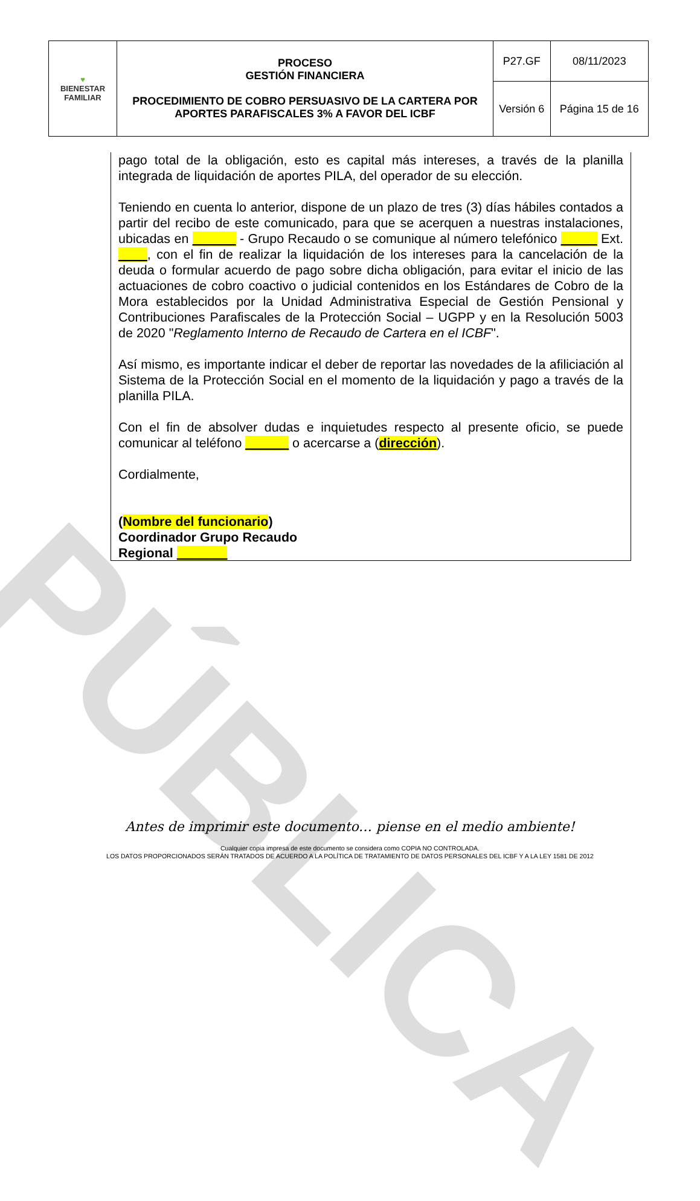PÚBLICA
| ♥ BIENESTAR FAMILIAR | PROCESO GESTIÓN FINANCIERA PROCEDIMIENTO DE COBRO PERSUASIVO DE LA CARTERA POR APORTES PARAFISCALES 3% A FAVOR DEL ICBF | P27.GF | 08/11/2023 |
| | | Versión 6 | Página 15 de 16 |
pago total de la obligación, esto es capital más intereses, a través de la planilla integrada de liquidación de aportes PILA, del operador de su elección.
Teniendo en cuenta lo anterior, dispone de un plazo de tres (3) días hábiles contados a partir del recibo de este comunicado, para que se acerquen a nuestras instalaciones, ubicadas en ______ - Grupo Recaudo o se comunique al número telefónico _____ Ext. ____, con el fin de realizar la liquidación de los intereses para la cancelación de la deuda o formular acuerdo de pago sobre dicha obligación, para evitar el inicio de las actuaciones de cobro coactivo o judicial contenidos en los Estándares de Cobro de la Mora establecidos por la Unidad Administrativa Especial de Gestión Pensional y Contribuciones Parafiscales de la Protección Social – UGPP y en la Resolución 5003 de 2020 "Reglamento Interno de Recaudo de Cartera en el ICBF".
Así mismo, es importante indicar el deber de reportar las novedades de la afiliciación al Sistema de la Protección Social en el momento de la liquidación y pago a través de la planilla PILA.
Con el fin de absolver dudas e inquietudes respecto al presente oficio, se puede comunicar al teléfono ______ o acercarse a (dirección).
Cordialmente,
(Nombre del funcionario)
Coordinador Grupo Recaudo
Regional _______
Antes de imprimir este documento… piense en el medio ambiente!
Cualquier copia impresa de este documento se considera como COPIA NO CONTROLADA.
LOS DATOS PROPORCIONADOS SERÁN TRATADOS DE ACUERDO A LA POLÍTICA DE TRATAMIENTO DE DATOS PERSONALES DEL ICBF Y A LA LEY 1581 DE 2012